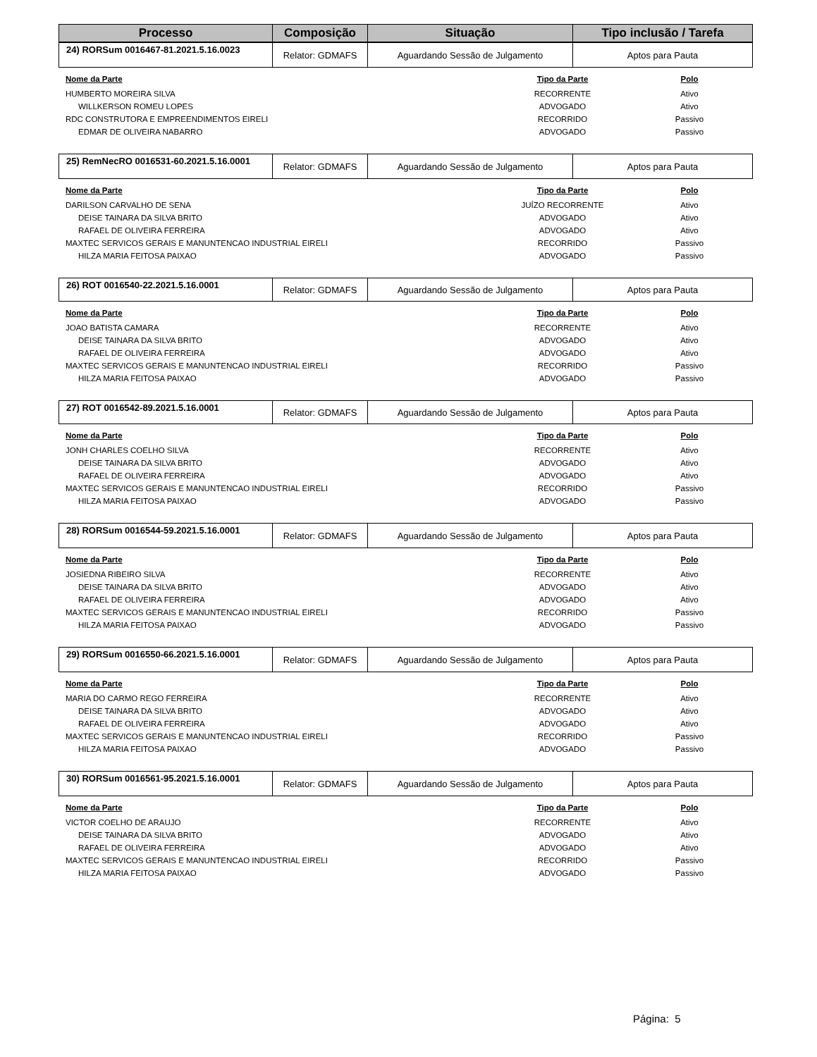| Processo | Composição | Situação | Tipo inclusão / Tarefa |
| --- | --- | --- | --- |
| 24) RORSum 0016467-81.2021.5.16.0023 | Relator: GDMAFS | Aguardando Sessão de Julgamento | Aptos para Pauta |
| Nome da Parte | Tipo da Parte | Polo |
| --- | --- | --- |
| HUMBERTO MOREIRA SILVA | RECORRENTE | Ativo |
| WILLKERSON ROMEU LOPES | ADVOGADO | Ativo |
| RDC CONSTRUTORA E EMPREENDIMENTOS EIRELI | RECORRIDO | Passivo |
| EDMAR DE OLIVEIRA NABARRO | ADVOGADO | Passivo |
| 25) RemNecRO 0016531-60.2021.5.16.0001 | Relator: GDMAFS | Aguardando Sessão de Julgamento | Aptos para Pauta |
| Nome da Parte | Tipo da Parte | Polo |
| --- | --- | --- |
| DARILSON CARVALHO DE SENA | JUÍZO RECORRENTE | Ativo |
| DEISE TAINARA DA SILVA BRITO | ADVOGADO | Ativo |
| RAFAEL DE OLIVEIRA FERREIRA | ADVOGADO | Ativo |
| MAXTEC SERVICOS GERAIS E MANUNTENCAO INDUSTRIAL EIRELI | RECORRIDO | Passivo |
| HILZA MARIA FEITOSA PAIXAO | ADVOGADO | Passivo |
| 26) ROT 0016540-22.2021.5.16.0001 | Relator: GDMAFS | Aguardando Sessão de Julgamento | Aptos para Pauta |
| Nome da Parte | Tipo da Parte | Polo |
| --- | --- | --- |
| JOAO BATISTA CAMARA | RECORRENTE | Ativo |
| DEISE TAINARA DA SILVA BRITO | ADVOGADO | Ativo |
| RAFAEL DE OLIVEIRA FERREIRA | ADVOGADO | Ativo |
| MAXTEC SERVICOS GERAIS E MANUNTENCAO INDUSTRIAL EIRELI | RECORRIDO | Passivo |
| HILZA MARIA FEITOSA PAIXAO | ADVOGADO | Passivo |
| 27) ROT 0016542-89.2021.5.16.0001 | Relator: GDMAFS | Aguardando Sessão de Julgamento | Aptos para Pauta |
| Nome da Parte | Tipo da Parte | Polo |
| --- | --- | --- |
| JONH CHARLES COELHO SILVA | RECORRENTE | Ativo |
| DEISE TAINARA DA SILVA BRITO | ADVOGADO | Ativo |
| RAFAEL DE OLIVEIRA FERREIRA | ADVOGADO | Ativo |
| MAXTEC SERVICOS GERAIS E MANUNTENCAO INDUSTRIAL EIRELI | RECORRIDO | Passivo |
| HILZA MARIA FEITOSA PAIXAO | ADVOGADO | Passivo |
| 28) RORSum 0016544-59.2021.5.16.0001 | Relator: GDMAFS | Aguardando Sessão de Julgamento | Aptos para Pauta |
| Nome da Parte | Tipo da Parte | Polo |
| --- | --- | --- |
| JOSIEDNA RIBEIRO SILVA | RECORRENTE | Ativo |
| DEISE TAINARA DA SILVA BRITO | ADVOGADO | Ativo |
| RAFAEL DE OLIVEIRA FERREIRA | ADVOGADO | Ativo |
| MAXTEC SERVICOS GERAIS E MANUNTENCAO INDUSTRIAL EIRELI | RECORRIDO | Passivo |
| HILZA MARIA FEITOSA PAIXAO | ADVOGADO | Passivo |
| 29) RORSum 0016550-66.2021.5.16.0001 | Relator: GDMAFS | Aguardando Sessão de Julgamento | Aptos para Pauta |
| Nome da Parte | Tipo da Parte | Polo |
| --- | --- | --- |
| MARIA DO CARMO REGO FERREIRA | RECORRENTE | Ativo |
| DEISE TAINARA DA SILVA BRITO | ADVOGADO | Ativo |
| RAFAEL DE OLIVEIRA FERREIRA | ADVOGADO | Ativo |
| MAXTEC SERVICOS GERAIS E MANUNTENCAO INDUSTRIAL EIRELI | RECORRIDO | Passivo |
| HILZA MARIA FEITOSA PAIXAO | ADVOGADO | Passivo |
| 30) RORSum 0016561-95.2021.5.16.0001 | Relator: GDMAFS | Aguardando Sessão de Julgamento | Aptos para Pauta |
| Nome da Parte | Tipo da Parte | Polo |
| --- | --- | --- |
| VICTOR COELHO DE ARAUJO | RECORRENTE | Ativo |
| DEISE TAINARA DA SILVA BRITO | ADVOGADO | Ativo |
| RAFAEL DE OLIVEIRA FERREIRA | ADVOGADO | Ativo |
| MAXTEC SERVICOS GERAIS E MANUNTENCAO INDUSTRIAL EIRELI | RECORRIDO | Passivo |
| HILZA MARIA FEITOSA PAIXAO | ADVOGADO | Passivo |
Página: 5